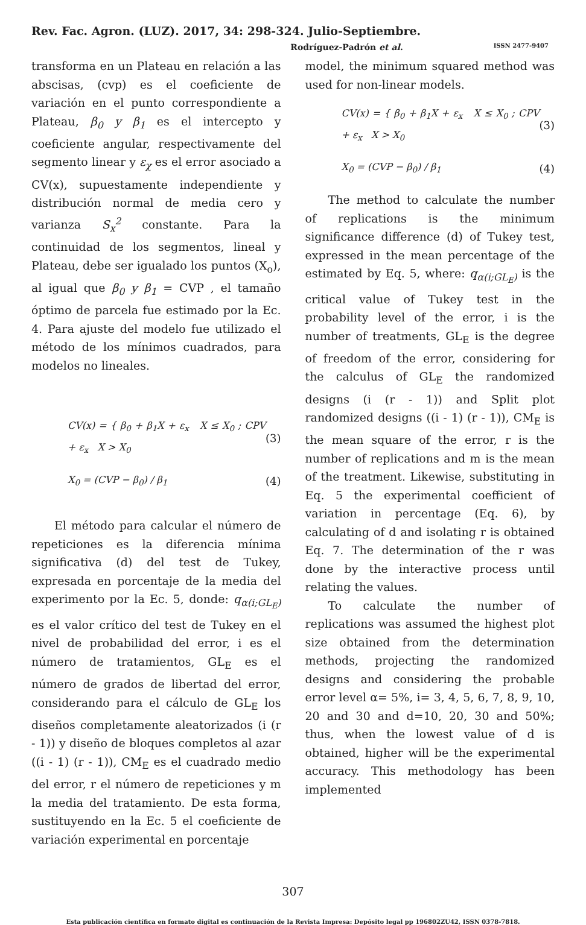Rev. Fac. Agron. (LUZ). 2017, 34: 298-324. Julio-Septiembre.
Rodríguez-Padrón et al. ISSN 2477-9407
transforma en un Plateau en relación a las abscisas, (cvp) es el coeficiente de variación en el punto correspondiente a Plateau, β<sub>0</sub> y β<sub>1</sub> es el intercepto y coeficiente angular, respectivamente del segmento linear y ε<sub>χ</sub> es el error asociado a CV(x), supuestamente independiente y distribución normal de media cero y varianza S<sub>x</sub><sup>2</sup> constante. Para la continuidad de los segmentos, lineal y Plateau, debe ser igualado los puntos (X<sub>o</sub>), al igual que β<sub>0</sub> y β<sub>1</sub> = CVP , el tamaño óptimo de parcela fue estimado por la Ec. 4. Para ajuste del modelo fue utilizado el método de los mínimos cuadrados, para modelos no lineales.
CV(x) = { β<sub>0</sub> + β<sub>1</sub>X + ε<sub>x</sub> X ≤ X<sub>0</sub> ; CPV + ε<sub>x</sub> X > X<sub>0</sub> (3)
X<sub>0</sub> = (CVP − β<sub>0</sub>) / β<sub>1</sub> (4)
El método para calcular el número de repeticiones es la diferencia mínima significativa (d) del test de Tukey, expresada en porcentaje de la media del experimento por la Ec. 5, donde: q<sub>α(i;GL<sub>E</sub>)</sub> es el valor crítico del test de Tukey en el nivel de probabilidad del error, i es el número de tratamientos, GL<sub>E</sub> es el número de grados de libertad del error, considerando para el cálculo de GL<sub>E</sub> los diseños completamente aleatorizados (i (r - 1)) y diseño de bloques completos al azar ((i - 1) (r - 1)), CM<sub>E</sub> es el cuadrado medio del error, r el número de repeticiones y m la media del tratamiento. De esta forma, sustituyendo en la Ec. 5 el coeficiente de variación experimental en porcentaje
model, the minimum squared method was used for non-linear models.
CV(x) = { β<sub>0</sub> + β<sub>1</sub>X + ε<sub>x</sub> X ≤ X<sub>0</sub> ; CPV + ε<sub>x</sub> X > X<sub>0</sub> (3)
X<sub>0</sub> = (CVP − β<sub>0</sub>) / β<sub>1</sub> (4)
The method to calculate the number of replications is the minimum significance difference (d) of Tukey test, expressed in the mean percentage of the estimated by Eq. 5, where: q<sub>α(i;GL<sub>E</sub>)</sub> is the critical value of Tukey test in the probability level of the error, i is the number of treatments, GL<sub>E</sub> is the degree of freedom of the error, considering for the calculus of GL<sub>E</sub> the randomized designs (i (r - 1)) and Split plot randomized designs ((i - 1) (r - 1)), CM<sub>E</sub> is the mean square of the error, r is the number of replications and m is the mean of the treatment. Likewise, substituting in Eq. 5 the experimental coefficient of variation in percentage (Eq. 6), by calculating of d and isolating r is obtained Eq. 7. The determination of the r was done by the interactive process until relating the values.
To calculate the number of replications was assumed the highest plot size obtained from the determination methods, projecting the randomized designs and considering the probable error level α= 5%, i= 3, 4, 5, 6, 7, 8, 9, 10, 20 and 30 and d=10, 20, 30 and 50%; thus, when the lowest value of d is obtained, higher will be the experimental accuracy. This methodology has been implemented
307
Esta publicación científica en formato digital es continuación de la Revista Impresa: Depósito legal pp 196802ZU42, ISSN 0378-7818.